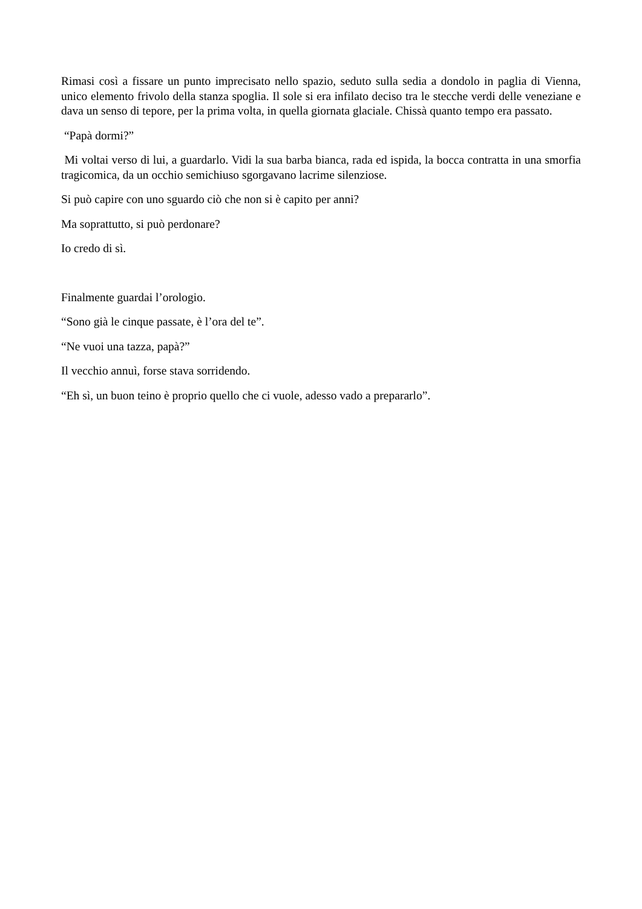Rimasi così a fissare un punto imprecisato nello spazio, seduto sulla sedia a dondolo in paglia di Vienna, unico elemento frivolo della stanza spoglia. Il sole si era infilato deciso tra le stecche verdi delle veneziane e dava un senso di tepore, per la prima volta, in quella giornata glaciale. Chissà quanto tempo era passato.
“Papà dormi?”
Mi voltai verso di lui, a guardarlo. Vidi la sua barba bianca, rada ed ispida, la bocca contratta in una smorfia tragicomica, da un occhio semichiuso sgorgavano lacrime silenziose.
Si può capire con uno sguardo ciò che non si è capito per anni?
Ma soprattutto, si può perdonare?
Io credo di sì.
Finalmente guardai l’orologio.
“Sono già le cinque passate, è l’ora del te”.
“Ne vuoi una tazza, papà?”
Il vecchio annuì, forse stava sorridendo.
“Eh sì, un buon teino è proprio quello che ci vuole, adesso vado a prepararlo”.